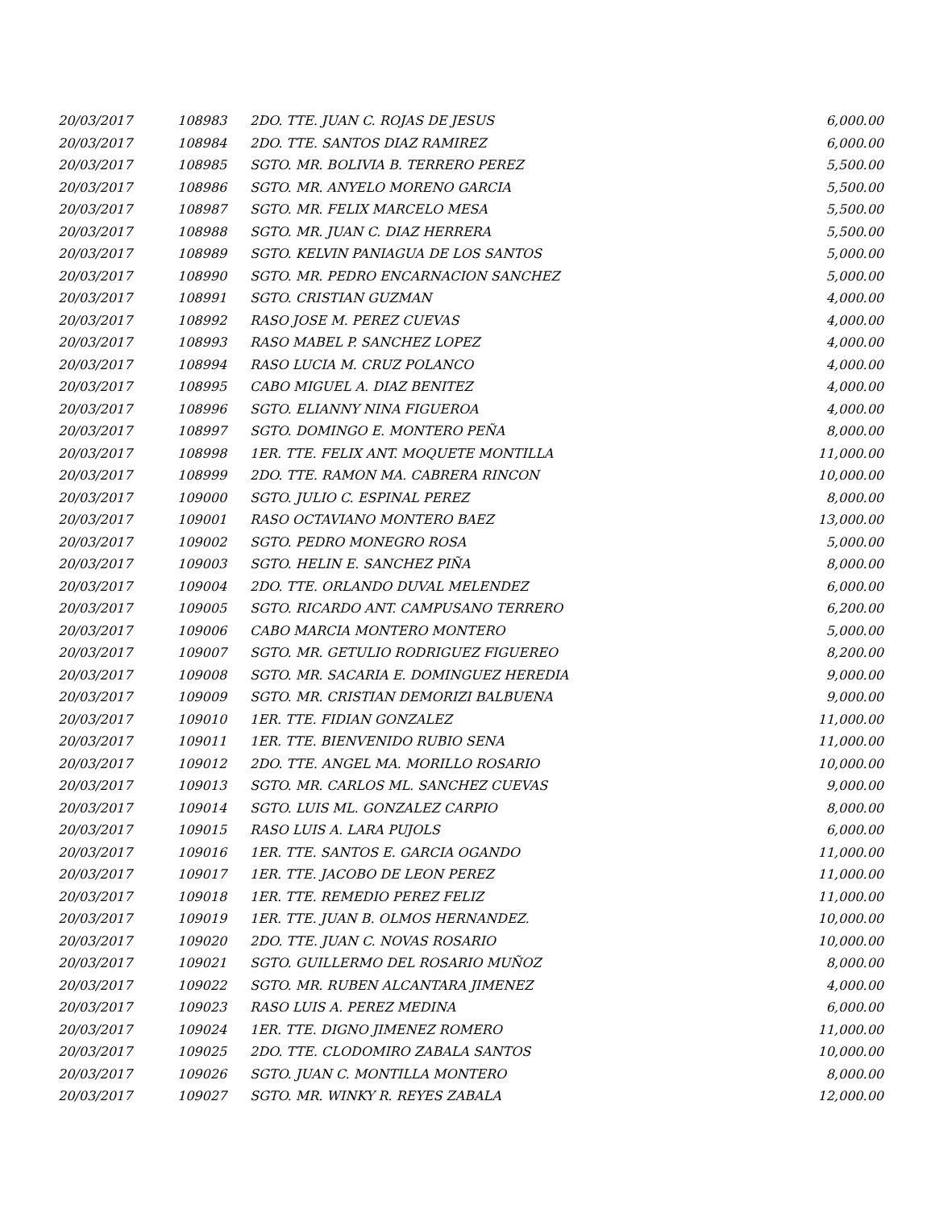| 20/03/2017 | 108983 | 2DO. TTE. JUAN C. ROJAS DE JESUS | 6,000.00 |
| 20/03/2017 | 108984 | 2DO. TTE. SANTOS DIAZ RAMIREZ | 6,000.00 |
| 20/03/2017 | 108985 | SGTO. MR. BOLIVIA B. TERRERO PEREZ | 5,500.00 |
| 20/03/2017 | 108986 | SGTO. MR. ANYELO MORENO GARCIA | 5,500.00 |
| 20/03/2017 | 108987 | SGTO. MR. FELIX MARCELO MESA | 5,500.00 |
| 20/03/2017 | 108988 | SGTO. MR. JUAN C. DIAZ HERRERA | 5,500.00 |
| 20/03/2017 | 108989 | SGTO. KELVIN PANIAGUA DE LOS SANTOS | 5,000.00 |
| 20/03/2017 | 108990 | SGTO. MR. PEDRO ENCARNACION SANCHEZ | 5,000.00 |
| 20/03/2017 | 108991 | SGTO. CRISTIAN GUZMAN | 4,000.00 |
| 20/03/2017 | 108992 | RASO JOSE M. PEREZ CUEVAS | 4,000.00 |
| 20/03/2017 | 108993 | RASO MABEL P. SANCHEZ LOPEZ | 4,000.00 |
| 20/03/2017 | 108994 | RASO LUCIA M. CRUZ POLANCO | 4,000.00 |
| 20/03/2017 | 108995 | CABO MIGUEL A. DIAZ BENITEZ | 4,000.00 |
| 20/03/2017 | 108996 | SGTO. ELIANNY NINA FIGUEROA | 4,000.00 |
| 20/03/2017 | 108997 | SGTO. DOMINGO E. MONTERO PEÑA | 8,000.00 |
| 20/03/2017 | 108998 | 1ER. TTE. FELIX ANT. MOQUETE MONTILLA | 11,000.00 |
| 20/03/2017 | 108999 | 2DO. TTE. RAMON MA. CABRERA RINCON | 10,000.00 |
| 20/03/2017 | 109000 | SGTO. JULIO C. ESPINAL PEREZ | 8,000.00 |
| 20/03/2017 | 109001 | RASO OCTAVIANO MONTERO BAEZ | 13,000.00 |
| 20/03/2017 | 109002 | SGTO. PEDRO MONEGRO ROSA | 5,000.00 |
| 20/03/2017 | 109003 | SGTO. HELIN E. SANCHEZ PIÑA | 8,000.00 |
| 20/03/2017 | 109004 | 2DO. TTE. ORLANDO DUVAL MELENDEZ | 6,000.00 |
| 20/03/2017 | 109005 | SGTO. RICARDO ANT. CAMPUSANO TERRERO | 6,200.00 |
| 20/03/2017 | 109006 | CABO MARCIA MONTERO MONTERO | 5,000.00 |
| 20/03/2017 | 109007 | SGTO. MR. GETULIO RODRIGUEZ FIGUEREO | 8,200.00 |
| 20/03/2017 | 109008 | SGTO. MR. SACARIA E. DOMINGUEZ HEREDIA | 9,000.00 |
| 20/03/2017 | 109009 | SGTO. MR. CRISTIAN DEMORIZI BALBUENA | 9,000.00 |
| 20/03/2017 | 109010 | 1ER. TTE. FIDIAN GONZALEZ | 11,000.00 |
| 20/03/2017 | 109011 | 1ER. TTE. BIENVENIDO RUBIO SENA | 11,000.00 |
| 20/03/2017 | 109012 | 2DO. TTE. ANGEL MA. MORILLO ROSARIO | 10,000.00 |
| 20/03/2017 | 109013 | SGTO. MR. CARLOS ML. SANCHEZ CUEVAS | 9,000.00 |
| 20/03/2017 | 109014 | SGTO. LUIS ML. GONZALEZ CARPIO | 8,000.00 |
| 20/03/2017 | 109015 | RASO LUIS A. LARA PUJOLS | 6,000.00 |
| 20/03/2017 | 109016 | 1ER. TTE. SANTOS E. GARCIA OGANDO | 11,000.00 |
| 20/03/2017 | 109017 | 1ER. TTE. JACOBO DE LEON PEREZ | 11,000.00 |
| 20/03/2017 | 109018 | 1ER. TTE. REMEDIO PEREZ FELIZ | 11,000.00 |
| 20/03/2017 | 109019 | 1ER. TTE. JUAN B. OLMOS HERNANDEZ. | 10,000.00 |
| 20/03/2017 | 109020 | 2DO. TTE. JUAN C. NOVAS ROSARIO | 10,000.00 |
| 20/03/2017 | 109021 | SGTO. GUILLERMO DEL ROSARIO MUÑOZ | 8,000.00 |
| 20/03/2017 | 109022 | SGTO. MR. RUBEN ALCANTARA JIMENEZ | 4,000.00 |
| 20/03/2017 | 109023 | RASO LUIS A. PEREZ MEDINA | 6,000.00 |
| 20/03/2017 | 109024 | 1ER. TTE. DIGNO JIMENEZ ROMERO | 11,000.00 |
| 20/03/2017 | 109025 | 2DO. TTE. CLODOMIRO ZABALA SANTOS | 10,000.00 |
| 20/03/2017 | 109026 | SGTO. JUAN C. MONTILLA MONTERO | 8,000.00 |
| 20/03/2017 | 109027 | SGTO. MR. WINKY R. REYES ZABALA | 12,000.00 |